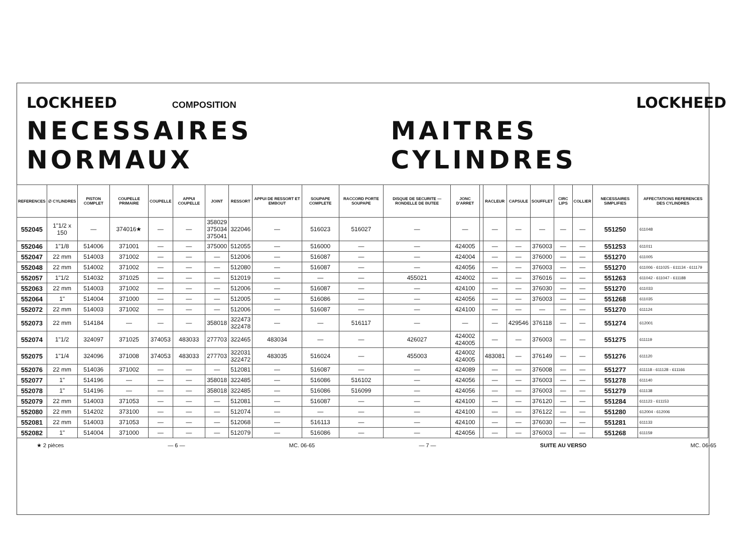LOCKHEED COMPOSITION LOCKHEED
NECESSAIRES NORMAUX MAITRES CYLINDRES
| REFERENCES | ∅ CYLINDRES | PISTON COMPLET | COUPELLE PRIMAIRE | COUPELLE | APPUI COUPELLE | JOINT | RESSORT | APPUI DE RESSORT ET EMBOUT | SOUPAPE COMPLETE | RACCORD PORTE SOUPAPE | DISQUE DE SECURITE — RONDELLE DE BUTEE | JONC D'ARRET | | RACLEUR | CAPSULE | SOUFFLET | CIRC LIPS | COLLIER | NECESSAIRES SIMPLIFIES | AFFECTATIONS REFERENCES DES CYLINDRES |
| --- | --- | --- | --- | --- | --- | --- | --- | --- | --- | --- | --- | --- | --- | --- | --- | --- | --- | --- | --- | --- |
| 552045 | 1"1/2 x 150 | — | 374016★ | — | — | 358029 375034 375041 | 322046 | — | 516023 | 516027 | — | — | | — | — | — | — | — | 551250 | 611048 |
| 552046 | 1"1/8 | 514006 | 371001 | — | — | 375000 | 512055 | — | 516000 | — | — | 424005 | | — | — | 376003 | — | — | 551253 | 611011 |
| 552047 | 22 mm | 514003 | 371002 | — | — | — | 512006 | — | 516087 | — | — | 424004 | | — | — | 376000 | — | — | 551270 | 611005 |
| 552048 | 22 mm | 514002 | 371002 | — | — | — | 512080 | — | 516087 | — | — | 424056 | | — | — | 376003 | — | — | 551270 | 611006 - 611025 - 611134 - 611179 |
| 552057 | 1"1/2 | 514032 | 371025 | — | — | — | 512019 | — | — | — | 455021 | 424002 | | — | — | 376016 | — | — | 551263 | 611042 - 611047 - 611188 |
| 552063 | 22 mm | 514003 | 371002 | — | — | — | 512006 | — | 516087 | — | — | 424100 | | — | — | 376030 | — | — | 551270 | 611033 |
| 552064 | 1" | 514004 | 371000 | — | — | — | 512005 | — | 516086 | — | — | 424056 | | — | — | 376003 | — | — | 551268 | 611035 |
| 552072 | 22 mm | 514003 | 371002 | — | — | — | 512006 | — | 516087 | — | — | 424100 | | — | — | — | — | — | 551270 | 611124 |
| 552073 | 22 mm | 514184 | — | — | — | 358018 | 322473 322478 | — | — | 516117 | — | — | | — | 429546 | 376118 | — | — | 551274 | 612001 |
| 552074 | 1"1/2 | 324097 | 371025 | 374053 | 483033 | 277703 | 322465 | 483034 | — | — | 426027 | 424002 424005 | | — | — | 376003 | — | — | 551275 | 611119 |
| 552075 | 1"1/4 | 324096 | 371008 | 374053 | 483033 | 277703 | 322031 322472 | 483035 | 516024 | — | 455003 | 424002 424005 | | 483081 | — | 376149 | — | — | 551276 | 611120 |
| 552076 | 22 mm | 514036 | 371002 | — | — | — | 512081 | — | 516087 | — | — | 424089 | | — | — | 376008 | — | — | 551277 | 611118 - 611128 - 611166 |
| 552077 | 1" | 514196 | — | — | — | 358018 | 322485 | — | 516086 | 516102 | — | 424056 | | — | — | 376003 | — | — | 551278 | 611140 |
| 552078 | 1" | 514196 | — | — | — | 358018 | 322485 | — | 516086 | 516099 | — | 424056 | | — | — | 376003 | — | — | 551279 | 611138 |
| 552079 | 22 mm | 514003 | 371053 | — | — | — | 512081 | — | 516087 | — | — | 424100 | | — | — | 376120 | — | — | 551284 | 611123 - 611153 |
| 552080 | 22 mm | 514202 | 373100 | — | — | — | 512074 | — | — | — | — | 424100 | | — | — | 376122 | — | — | 551280 | 612004 - 612006 |
| 552081 | 22 mm | 514003 | 371053 | — | — | — | 512068 | — | 516113 | — | — | 424100 | | — | — | 376030 | — | — | 551281 | 611133 |
| 552082 | 1" | 514004 | 371000 | — | — | — | 512079 | — | 516086 | — | — | 424056 | | — | — | 376003 | — | — | 551268 | 611159 |
★ 2 pièces — 6 — MC. 06-65 — 7 — SUITE AU VERSO MC. 06-65